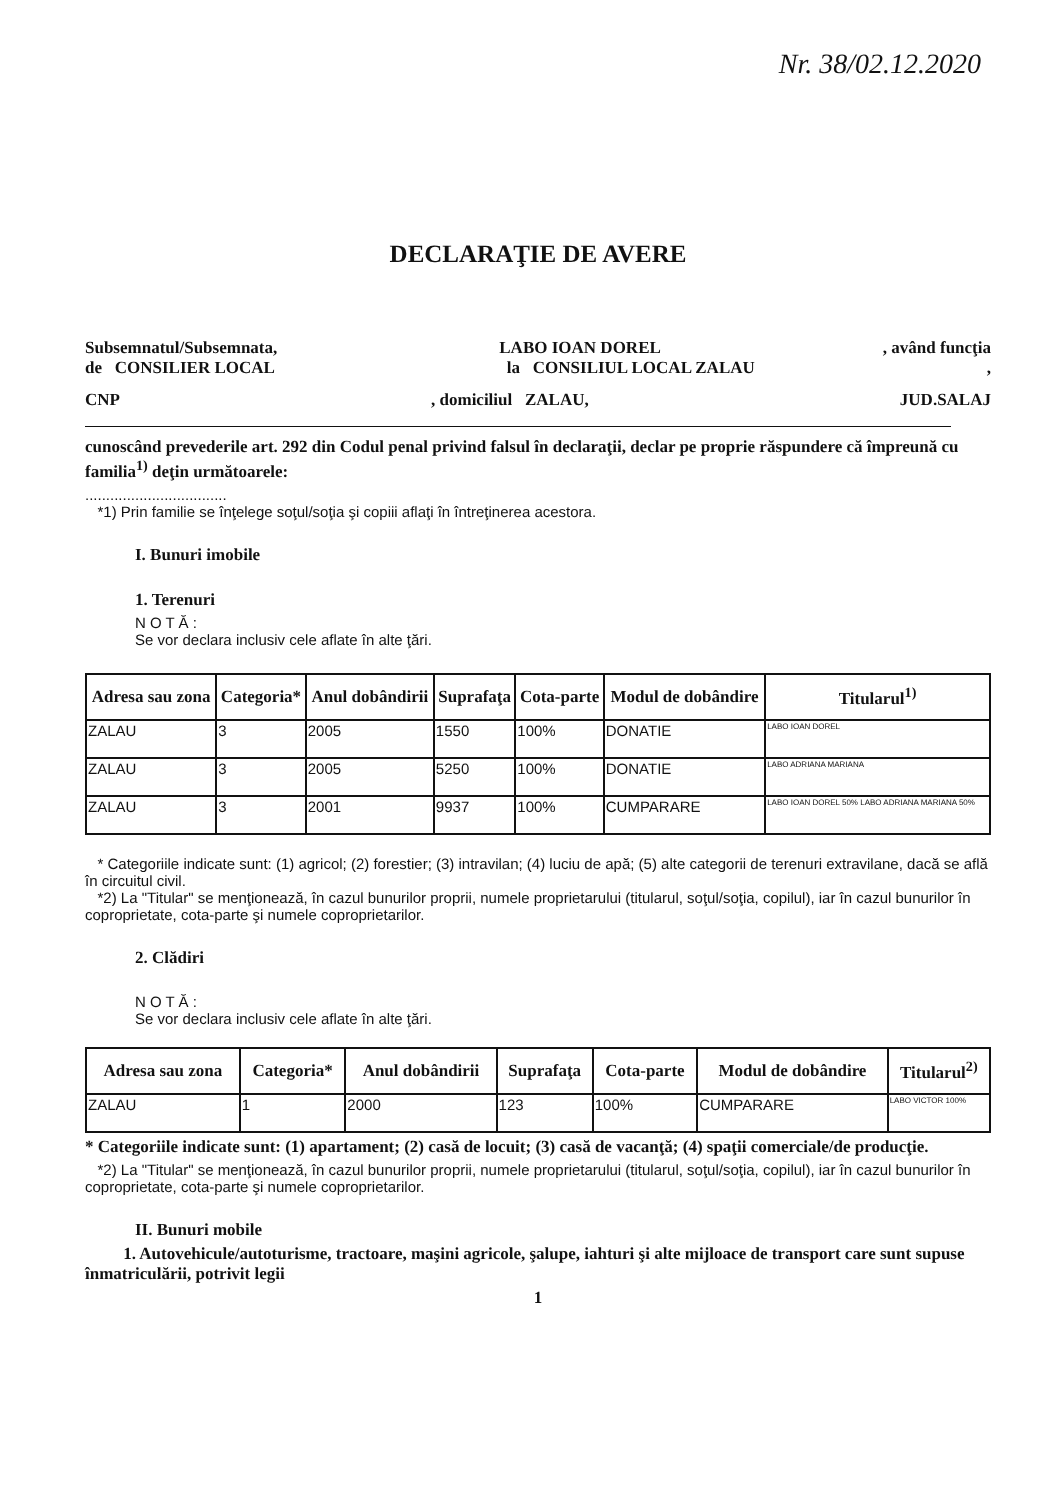Nr. 38/02.12.2020
DECLARAŢIE DE AVERE
Subsemnatul/Subsemnata, LABO IOAN DOREL, având funcţia
de CONSILIER LOCAL la CONSILIUL LOCAL ZALAU,
CNP, domiciliul ZALAU, JUD.SALAJ
cunoscând prevederile art. 292 din Codul penal privind falsul în declaraţii, declar pe proprie răspundere că împreună cu familia<sup>1)</sup> deţin următoarele:
..................................
*1) Prin familie se înţelege soţul/soţia şi copiii aflaţi în întreţinerea acestora.
I. Bunuri imobile
1. Terenuri
N O T Ă :
Se vor declara inclusiv cele aflate în alte ţări.
| Adresa sau zona | Categoria* | Anul dobândirii | Suprafaţa | Cota-parte | Modul de dobândire | Titularul<sup>1)</sup> |
| --- | --- | --- | --- | --- | --- | --- |
| ZALAU | 3 | 2005 | 1550 | 100% | DONATIE | LABO IOAN DOREL |
| ZALAU | 3 | 2005 | 5250 | 100% | DONATIE | LABO ADRIANA MARIANA |
| ZALAU | 3 | 2001 | 9937 | 100% | CUMPARARE | LABO IOAN DOREL 50% LABO ADRIANA MARIANA 50% |
* Categoriile indicate sunt: (1) agricol; (2) forestier; (3) intravilan; (4) luciu de apă; (5) alte categorii de terenuri extravilane, dacă se află în circuitul civil.
*2) La "Titular" se menţionează, în cazul bunurilor proprii, numele proprietarului (titularul, soţul/soţia, copilul), iar în cazul bunurilor în coproprietate, cota-parte şi numele coproprietarilor.
2. Clădiri
N O T Ă :
Se vor declara inclusiv cele aflate în alte ţări.
| Adresa sau zona | Categoria* | Anul dobândirii | Suprafaţa | Cota-parte | Modul de dobândire | Titularul<sup>2)</sup> |
| --- | --- | --- | --- | --- | --- | --- |
| ZALAU | 1 | 2000 | 123 | 100% | CUMPARARE | LABO VICTOR 100% |
* Categoriile indicate sunt: (1) apartament; (2) casă de locuit; (3) casă de vacanţă; (4) spaţii comerciale/de producţie.
*2) La "Titular" se menţionează, în cazul bunurilor proprii, numele proprietarului (titularul, soţul/soţia, copilul), iar în cazul bunurilor în coproprietate, cota-parte şi numele coproprietarilor.
II. Bunuri mobile
1. Autovehicule/autoturisme, tractoare, maşini agricole, şalupe, iahturi şi alte mijloace de transport care sunt supuse înmatriculării, potrivit legii
1